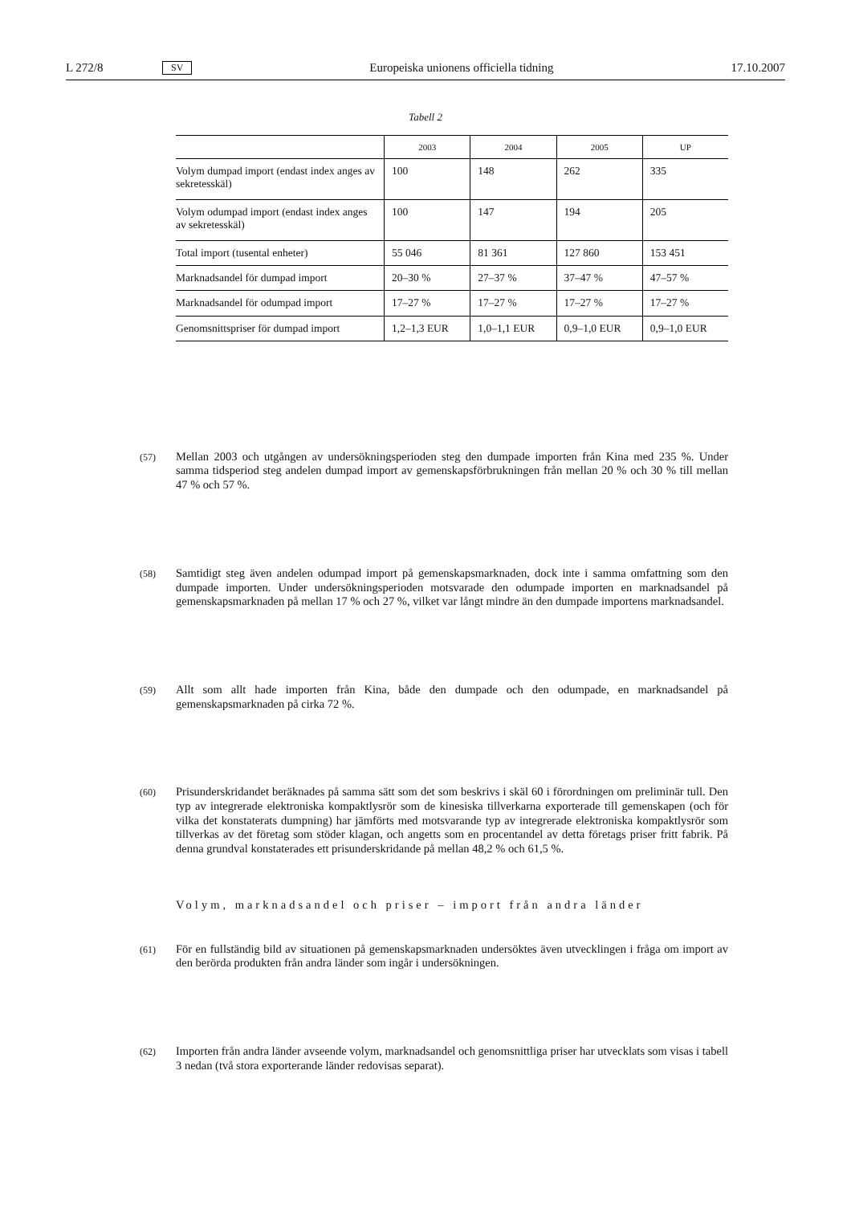L 272/8 SV Europeiska unionens officiella tidning 17.10.2007
Tabell 2
| | 2003 | 2004 | 2005 | UP |
| --- | --- | --- | --- | --- |
| Volym dumpad import (endast index anges av sekretesskäl) | 100 | 148 | 262 | 335 |
| Volym odumpad import (endast index anges av sekretesskäl) | 100 | 147 | 194 | 205 |
| Total import (tusental enheter) | 55 046 | 81 361 | 127 860 | 153 451 |
| Marknadsandel för dumpad import | 20–30 % | 27–37 % | 37–47 % | 47–57 % |
| Marknadsandel för odumpad import | 17–27 % | 17–27 % | 17–27 % | 17–27 % |
| Genomsnittspriser för dumpad import | 1,2–1,3 EUR | 1,0–1,1 EUR | 0,9–1,0 EUR | 0,9–1,0 EUR |
(57) Mellan 2003 och utgången av undersökningsperioden steg den dumpade importen från Kina med 235 %. Under samma tidsperiod steg andelen dumpad import av gemenskapsförbrukningen från mellan 20 % och 30 % till mellan 47 % och 57 %.
(58) Samtidigt steg även andelen odumpad import på gemenskapsmarknaden, dock inte i samma omfattning som den dumpade importen. Under undersökningsperioden motsvarade den odumpade importen en marknadsandel på gemenskapsmarknaden på mellan 17 % och 27 %, vilket var långt mindre än den dumpade importens marknadsandel.
(59) Allt som allt hade importen från Kina, både den dumpade och den odumpade, en marknadsandel på gemenskapsmarknaden på cirka 72 %.
(60) Prisunderskridandet beräknades på samma sätt som det som beskrivs i skäl 60 i förordningen om preliminär tull. Den typ av integrerade elektroniska kompaktlysrör som de kinesiska tillverkarna exporterade till gemenskapen (och för vilka det konstaterats dumpning) har jämförts med motsvarande typ av integrerade elektroniska kompaktlysrör som tillverkas av det företag som stöder klagan, och angetts som en procentandel av detta företags priser fritt fabrik. På denna grundval konstaterades ett prisunderskridande på mellan 48,2 % och 61,5 %.
Volym, marknadsandel och priser – import från andra länder
(61) För en fullständig bild av situationen på gemenskapsmarknaden undersöktes även utvecklingen i fråga om import av den berörda produkten från andra länder som ingår i undersökningen.
(62) Importen från andra länder avseende volym, marknadsandel och genomsnittliga priser har utvecklats som visas i tabell 3 nedan (två stora exporterande länder redovisas separat).